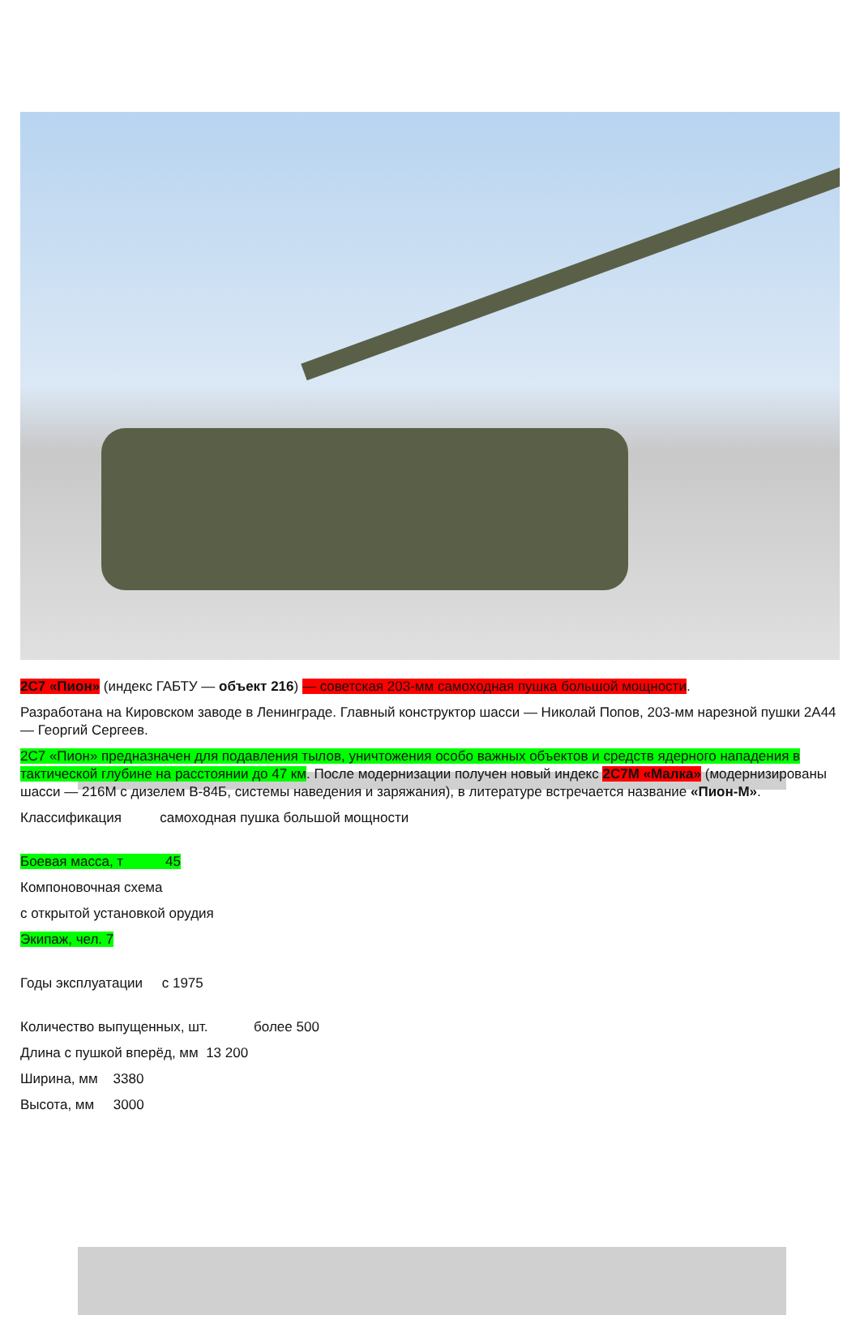2С7 «Пион» (индекс ГАБТУ — объект 216) — советская 203-мм самоходная пушка большой мощности.
Разработана на Кировском заводе в Ленинграде. Главный конструктор шасси — Николай Попов, 203-мм нарезной пушки 2А44 — Георгий Сергеев.
2С7 «Пион» предназначен для подавления тылов, уничтожения особо важных объектов и средств ядерного нападения в тактической глубине на расстоянии до 47 км. После модернизации получен новый индекс 2С7М «Малка» (модернизированы шасси — 216М с дизелем В-84Б, системы наведения и заряжания), в литературе встречается название «Пион-М».
Классификация самоходная пушка большой мощности
Боевая масса, т 45
Компоновочная схема
с открытой установкой орудия
Экипаж, чел. 7
Годы эксплуатации с 1975
Количество выпущенных, шт. более 500
Длина с пушкой вперёд, мм 13 200
Ширина, мм 3380
Высота, мм 3000